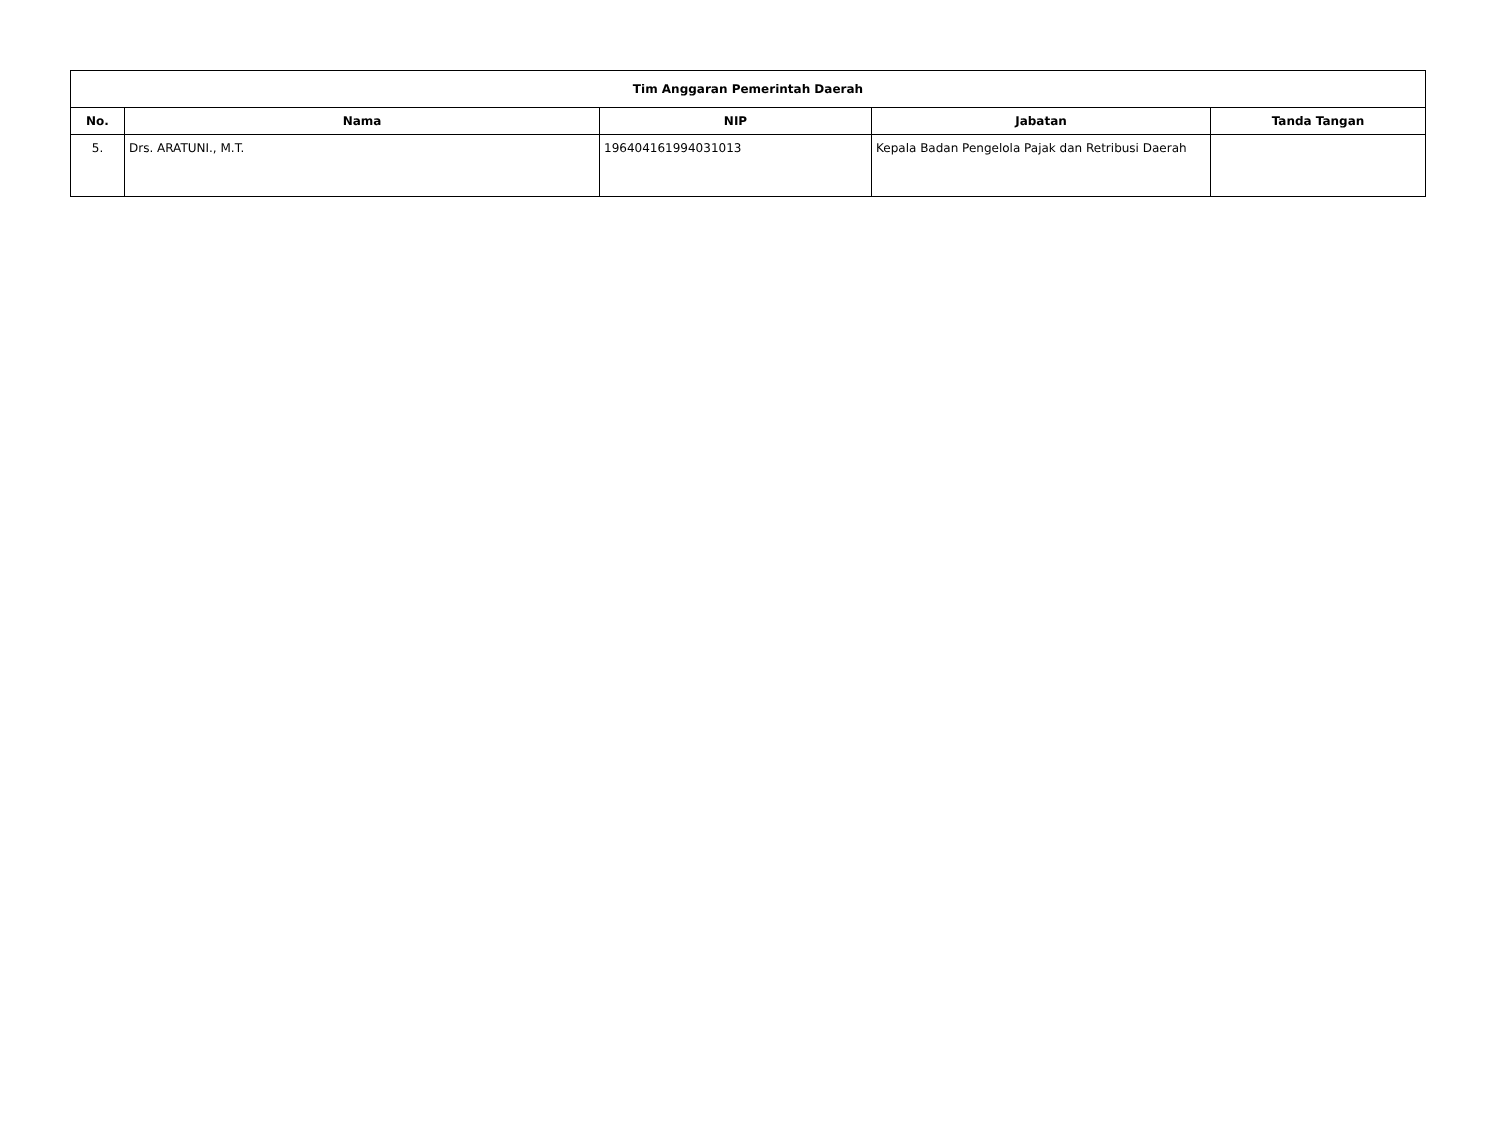| Tim Anggaran Pemerintah Daerah | | | | |
| --- | --- | --- | --- | --- |
| No. | Nama | NIP | Jabatan | Tanda Tangan |
| 5. | Drs. ARATUNI., M.T. | 196404161994031013 | Kepala Badan Pengelola Pajak dan Retribusi Daerah | |